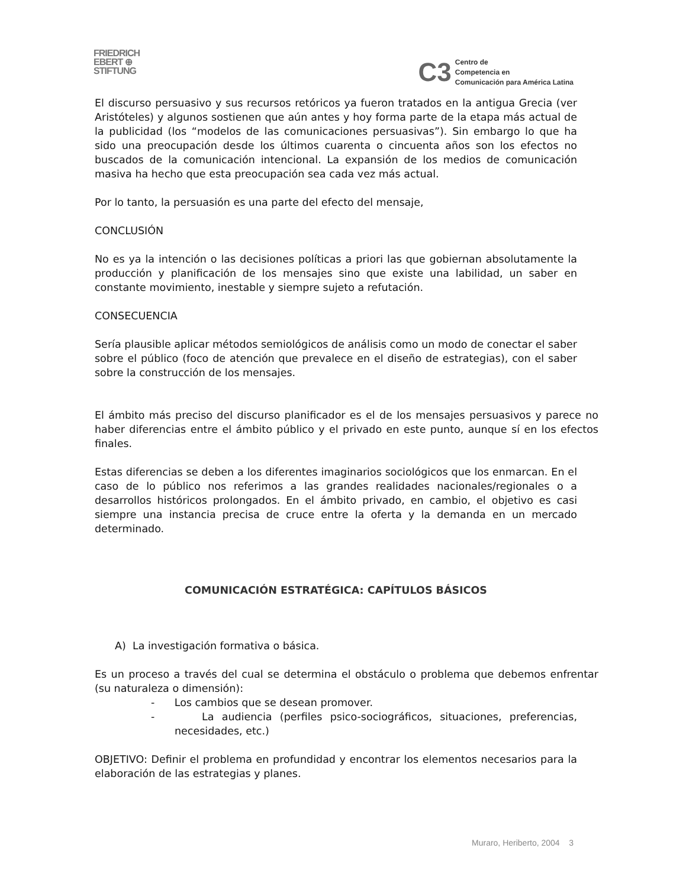FRIEDRICH
EBERT ⊕
STIFTUNG
C3 Centro de
Competencia en
Comunicación para América Latina
El discurso persuasivo y sus recursos retóricos ya fueron tratados en la antigua Grecia (ver Aristóteles) y algunos sostienen que aún antes y hoy forma parte de la etapa más actual de la publicidad (los “modelos de las comunicaciones persuasivas”). Sin embargo lo que ha sido una preocupación desde los últimos cuarenta o cincuenta años son los efectos no buscados de la comunicación intencional. La expansión de los medios de comunicación masiva ha hecho que esta preocupación sea cada vez más actual.
Por lo tanto, la persuasión es una parte del efecto del mensaje,
CONCLUSIÓN
No es ya la intención o las decisiones políticas a priori las que gobiernan absolutamente la producción y planificación de los mensajes sino que existe una labilidad, un saber en constante movimiento, inestable y siempre sujeto a refutación.
CONSECUENCIA
Sería plausible aplicar métodos semiológicos de análisis como un modo de conectar el saber sobre el público (foco de atención que prevalece en el diseño de estrategias), con el saber sobre la construcción de los mensajes.
El ámbito más preciso del discurso planificador es el de los mensajes persuasivos y parece no haber diferencias entre el ámbito público y el privado en este punto, aunque sí en los efectos finales.
Estas diferencias se deben a los diferentes imaginarios sociológicos que los enmarcan. En el caso de lo público nos referimos a las grandes realidades nacionales/regionales o a desarrollos históricos prolongados. En el ámbito privado, en cambio, el objetivo es casi siempre una instancia precisa de cruce entre la oferta y la demanda en un mercado determinado.
COMUNICACIÓN ESTRATÉGICA: CAPÍTULOS BÁSICOS
A) La investigación formativa o básica.
Es un proceso a través del cual se determina el obstáculo o problema que debemos enfrentar (su naturaleza o dimensión):
- Los cambios que se desean promover.
- La audiencia (perfiles psico-sociográficos, situaciones, preferencias, necesidades, etc.)
OBJETIVO: Definir el problema en profundidad y encontrar los elementos necesarios para la elaboración de las estrategias y planes.
Muraro, Heriberto, 2004 3